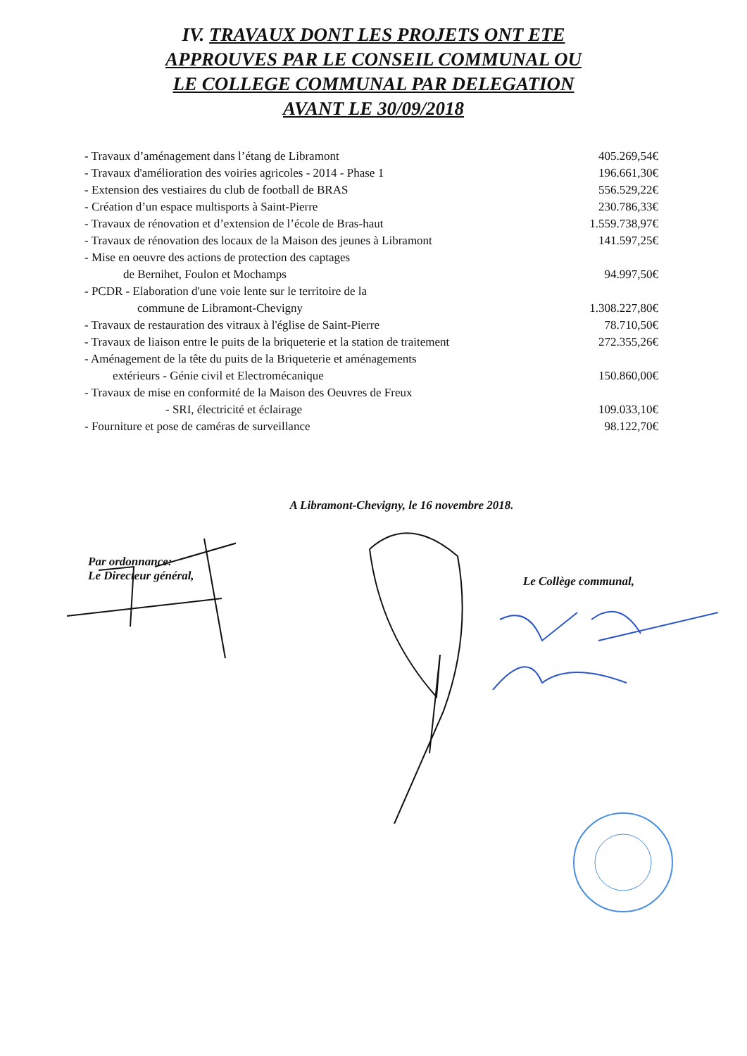IV. TRAVAUX DONT LES PROJETS ONT ETE
APPROUVES PAR LE CONSEIL COMMUNAL OU
LE COLLEGE COMMUNAL PAR DELEGATION
AVANT LE 30/09/2018
| - Travaux d’aménagement dans l’étang de Libramont | 405.269,54€ |
| - Travaux d'amélioration des voiries agricoles - 2014 - Phase 1 | 196.661,30€ |
| - Extension des vestiaires du club de football de BRAS | 556.529,22€ |
| - Création d’un espace multisports à Saint-Pierre | 230.786,33€ |
| - Travaux de rénovation et d’extension de l’école de Bras-haut | 1.559.738,97€ |
| - Travaux de rénovation des locaux de la Maison des jeunes à Libramont | 141.597,25€ |
| - Mise en oeuvre des actions de protection des captages de Bernihet, Foulon et Mochamps | 94.997,50€ |
| - PCDR - Elaboration d'une voie lente sur le territoire de la commune de Libramont-Chevigny | 1.308.227,80€ |
| - Travaux de restauration des vitraux à l'église de Saint-Pierre | 78.710,50€ |
| - Travaux de liaison entre le puits de la briqueterie et la station de traitement | 272.355,26€ |
| - Aménagement de la tête du puits de la Briqueterie et aménagements extérieurs - Génie civil et Electromécanique | 150.860,00€ |
| - Travaux de mise en conformité de la Maison des Oeuvres de Freux - SRI, électricité et éclairage | 109.033,10€ |
| - Fourniture et pose de caméras de surveillance | 98.122,70€ |
A Libramont-Chevigny, le 16 novembre 2018.
Par ordonnance:
Le Directeur général,
Le Collège communal,